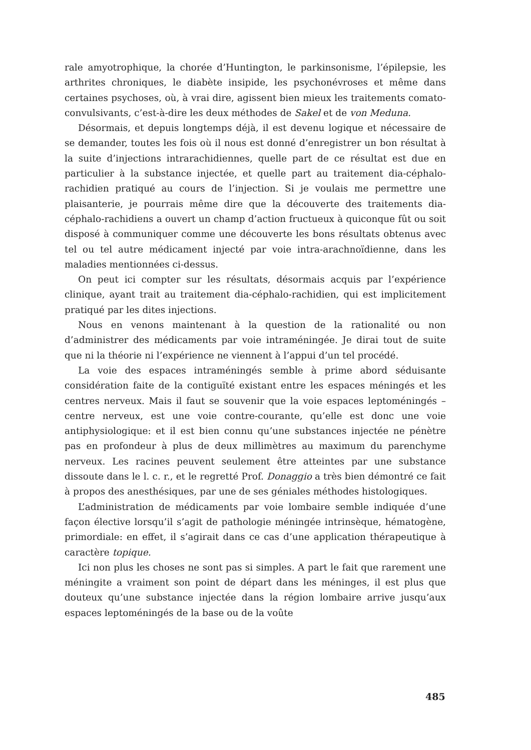rale amyotrophique, la chorée d’Huntington, le parkinsonisme, l’épilepsie, les arthrites chroniques, le diabète insipide, les psychonévroses et même dans certaines psychoses, où, à vrai dire, agissent bien mieux les traitements comato-convulsivants, c’est-à-dire les deux méthodes de Sakel et de von Meduna.
Désormais, et depuis longtemps déjà, il est devenu logique et nécessaire de se demander, toutes les fois où il nous est donné d’enregistrer un bon résultat à la suite d’injections intrarachidiennes, quelle part de ce résultat est due en particulier à la substance injectée, et quelle part au traitement dia-céphalo-rachidien pratiqué au cours de l’injection. Si je voulais me permettre une plaisanterie, je pourrais même dire que la découverte des traitements dia-céphalo-rachidiens a ouvert un champ d’action fructueux à quiconque fût ou soit disposé à communiquer comme une découverte les bons résultats obtenus avec tel ou tel autre médicament injecté par voie intra-arachnoïdienne, dans les maladies mentionnées ci-dessus.
On peut ici compter sur les résultats, désormais acquis par l’expérience clinique, ayant trait au traitement dia-céphalo-rachidien, qui est implicitement pratiqué par les dites injections.
Nous en venons maintenant à la question de la rationalité ou non d’administrer des médicaments par voie intraméningée. Je dirai tout de suite que ni la théorie ni l’expérience ne viennent à l’appui d’un tel procédé.
La voie des espaces intraméningés semble à prime abord séduisante considération faite de la contiguïté existant entre les espaces méningés et les centres nerveux. Mais il faut se souvenir que la voie espaces leptoméningés – centre nerveux, est une voie contre-courante, qu’elle est donc une voie antiphysiologique: et il est bien connu qu’une substances injectée ne pénètre pas en profondeur à plus de deux millimètres au maximum du parenchyme nerveux. Les racines peuvent seulement être atteintes par une substance dissoute dans le l. c. r., et le regretté Prof. Donaggio a très bien démontré ce fait à propos des anesthésiques, par une de ses géniales méthodes histologiques.
L’administration de médicaments par voie lombaire semble indiquée d’une façon élective lorsqu’il s’agit de pathologie méningée intrinsèque, hématogène, primordiale: en effet, il s’agirait dans ce cas d’une application thérapeutique à caractère topique.
Ici non plus les choses ne sont pas si simples. A part le fait que rarement une méningite a vraiment son point de départ dans les méninges, il est plus que douteux qu’une substance injectée dans la région lombaire arrive jusqu’aux espaces leptoméningés de la base ou de la voûte
485